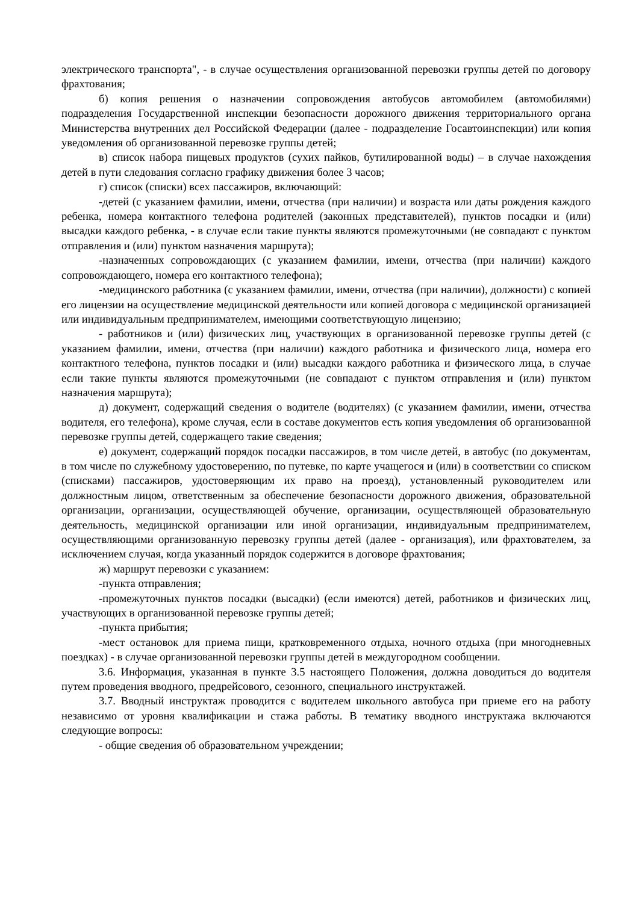электрического транспорта", - в случае осуществления организованной перевозки группы детей по договору фрахтования;
б) копия решения о назначении сопровождения автобусов автомобилем (автомобилями) подразделения Государственной инспекции безопасности дорожного движения территориального органа Министерства внутренних дел Российской Федерации (далее - подразделение Госавтоинспекции) или копия уведомления об организованной перевозке группы детей;
в) список набора пищевых продуктов (сухих пайков, бутилированной воды) – в случае нахождения детей в пути следования согласно графику движения более 3 часов;
г) список (списки) всех пассажиров, включающий:
-детей (с указанием фамилии, имени, отчества (при наличии) и возраста или даты рождения каждого ребенка, номера контактного телефона родителей (законных представителей), пунктов посадки и (или) высадки каждого ребенка, - в случае если такие пункты являются промежуточными (не совпадают с пунктом отправления и (или) пунктом назначения маршрута);
-назначенных сопровождающих (с указанием фамилии, имени, отчества (при наличии) каждого сопровождающего, номера его контактного телефона);
-медицинского работника (с указанием фамилии, имени, отчества (при наличии), должности) с копией его лицензии на осуществление медицинской деятельности или копией договора с медицинской организацией или индивидуальным предпринимателем, имеющими соответствующую лицензию;
- работников и (или) физических лиц, участвующих в организованной перевозке группы детей (с указанием фамилии, имени, отчества (при наличии) каждого работника и физического лица, номера его контактного телефона, пунктов посадки и (или) высадки каждого работника и физического лица, в случае если такие пункты являются промежуточными (не совпадают с пунктом отправления и (или) пунктом назначения маршрута);
д) документ, содержащий сведения о водителе (водителях) (с указанием фамилии, имени, отчества водителя, его телефона), кроме случая, если в составе документов есть копия уведомления об организованной перевозке группы детей, содержащего такие сведения;
е) документ, содержащий порядок посадки пассажиров, в том числе детей, в автобус (по документам, в том числе по служебному удостоверению, по путевке, по карте учащегося и (или) в соответствии со списком (списками) пассажиров, удостоверяющим их право на проезд), установленный руководителем или должностным лицом, ответственным за обеспечение безопасности дорожного движения, образовательной организации, организации, осуществляющей обучение, организации, осуществляющей образовательную деятельность, медицинской организации или иной организации, индивидуальным предпринимателем, осуществляющими организованную перевозку группы детей (далее - организация), или фрахтователем, за исключением случая, когда указанный порядок содержится в договоре фрахтования;
ж) маршрут перевозки с указанием:
-пункта отправления;
-промежуточных пунктов посадки (высадки) (если имеются) детей, работников и физических лиц, участвующих в организованной перевозке группы детей;
-пункта прибытия;
-мест остановок для приема пищи, кратковременного отдыха, ночного отдыха (при многодневных поездках) - в случае организованной перевозки группы детей в междугородном сообщении.
3.6. Информация, указанная в пункте 3.5 настоящего Положения, должна доводиться до водителя путем проведения вводного, предрейсового, сезонного, специального инструктажей.
3.7. Вводный инструктаж проводится с водителем школьного автобуса при приеме его на работу независимо от уровня квалификации и стажа работы. В тематику вводного инструктажа включаются следующие вопросы:
- общие сведения об образовательном учреждении;